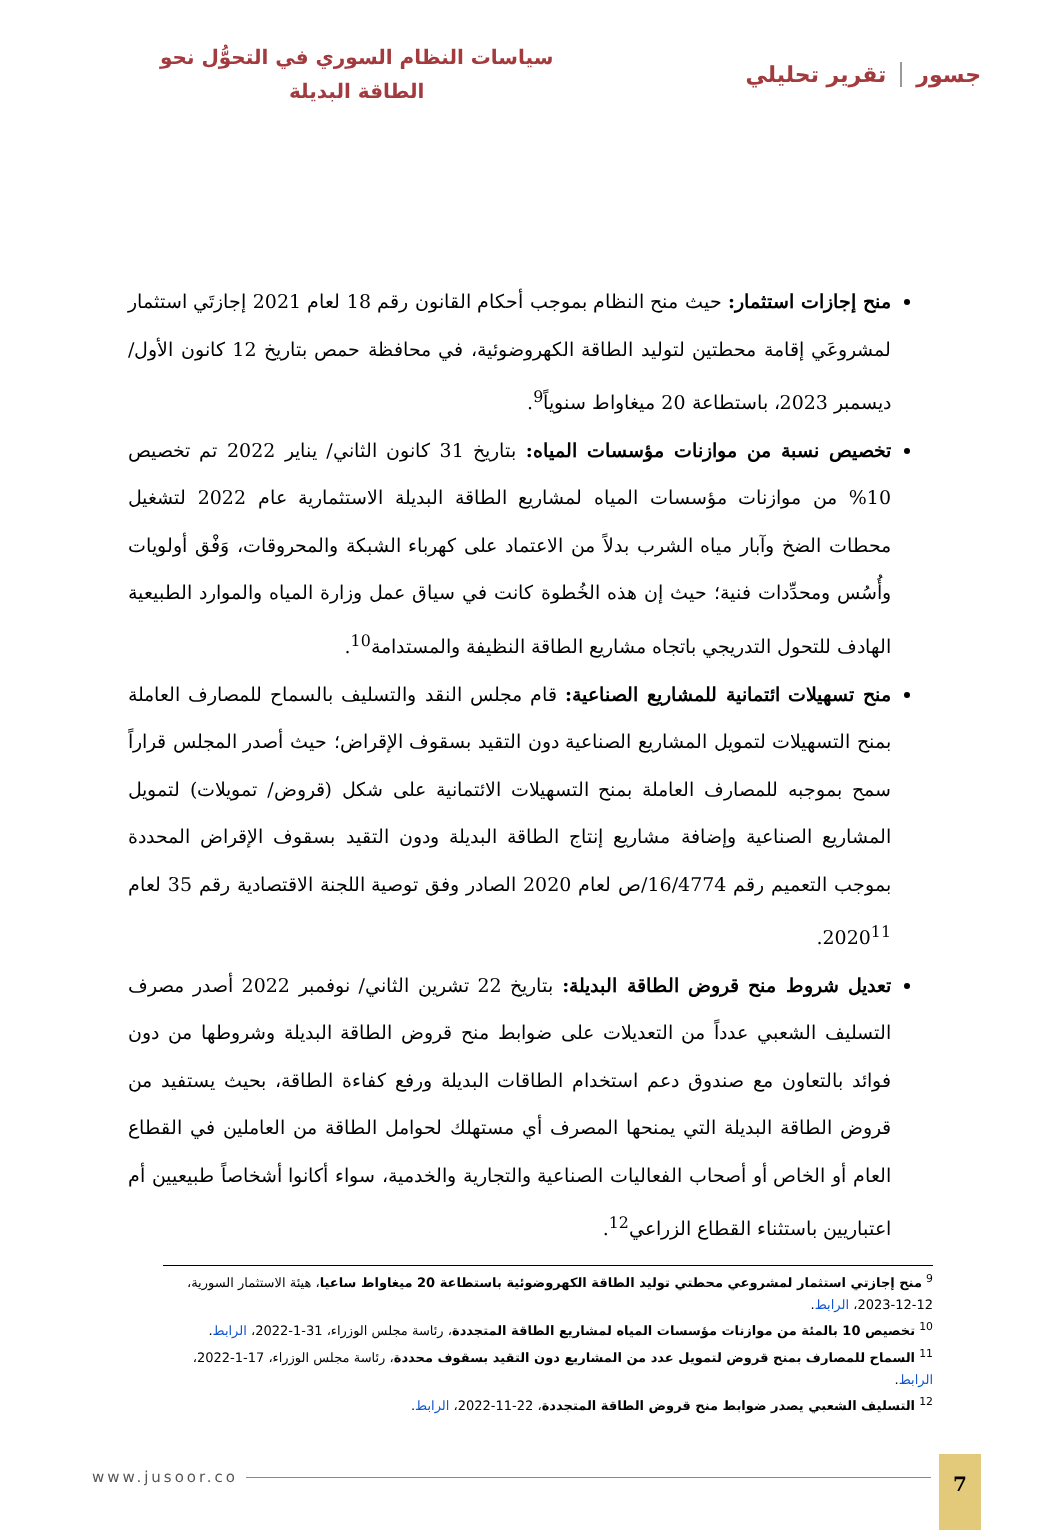جسور تقرير تحليلي
سياسات النظام السوري في التحوُّل نحو
الطاقة البديلة
منح إجازات استثمار: حيث منح النظام بموجب أحكام القانون رقم 18 لعام 2021 إجازتَي استثمار لمشروعَي إقامة محطتين لتوليد الطاقة الكهروضوئية، في محافظة حمص بتاريخ 12 كانون الأول/ ديسمبر 2023، باستطاعة 20 ميغاواط سنوياً<sup>9</sup>.
تخصيص نسبة من موازنات مؤسسات المياه: بتاريخ 31 كانون الثاني/ يناير 2022 تم تخصيص 10% من موازنات مؤسسات المياه لمشاريع الطاقة البديلة الاستثمارية عام 2022 لتشغيل محطات الضخ وآبار مياه الشرب بدلاً من الاعتماد على كهرباء الشبكة والمحروقات، وَفْق أولويات وأُسُس ومحدِّدات فنية؛ حيث إن هذه الخُطوة كانت في سياق عمل وزارة المياه والموارد الطبيعية الهادف للتحول التدريجي باتجاه مشاريع الطاقة النظيفة والمستدامة<sup>10</sup>.
منح تسهيلات ائتمانية للمشاريع الصناعية: قام مجلس النقد والتسليف بالسماح للمصارف العاملة بمنح التسهيلات لتمويل المشاريع الصناعية دون التقيد بسقوف الإقراض؛ حيث أصدر المجلس قراراً سمح بموجبه للمصارف العاملة بمنح التسهيلات الائتمانية على شكل (قروض/ تمويلات) لتمويل المشاريع الصناعية وإضافة مشاريع إنتاج الطاقة البديلة ودون التقيد بسقوف الإقراض المحددة بموجب التعميم رقم 16/4774/ص لعام 2020 الصادر وفق توصية اللجنة الاقتصادية رقم 35 لعام 2020<sup>11</sup>.
تعديل شروط منح قروض الطاقة البديلة: بتاريخ 22 تشرين الثاني/ نوفمبر 2022 أصدر مصرف التسليف الشعبي عدداً من التعديلات على ضوابط منح قروض الطاقة البديلة وشروطها من دون فوائد بالتعاون مع صندوق دعم استخدام الطاقات البديلة ورفع كفاءة الطاقة، بحيث يستفيد من قروض الطاقة البديلة التي يمنحها المصرف أي مستهلك لحوامل الطاقة من العاملين في القطاع العام أو الخاص أو أصحاب الفعاليات الصناعية والتجارية والخدمية، سواء أكانوا أشخاصاً طبيعيين أم اعتباريين باستثناء القطاع الزراعي<sup>12</sup>.
<sup>9</sup> منح إجازتي استثمار لمشروعي محطتي توليد الطاقة الكهروضوئية باستطاعة 20 ميغاواط ساعيا، هيئة الاستثمار السورية، 12-12-2023، الرابط.
<sup>10</sup> تخصيص 10 بالمئة من موازنات مؤسسات المياه لمشاريع الطاقة المتجددة، رئاسة مجلس الوزراء، 31-1-2022، الرابط.
<sup>11</sup> السماح للمصارف بمنح قروض لتمويل عدد من المشاريع دون التقيد بسقوف محددة، رئاسة مجلس الوزراء، 17-1-2022، الرابط.
<sup>12</sup> التسليف الشعبي يصدر ضوابط منح قروض الطاقة المتجددة، 22-11-2022، الرابط.
www.jusoor.co
7